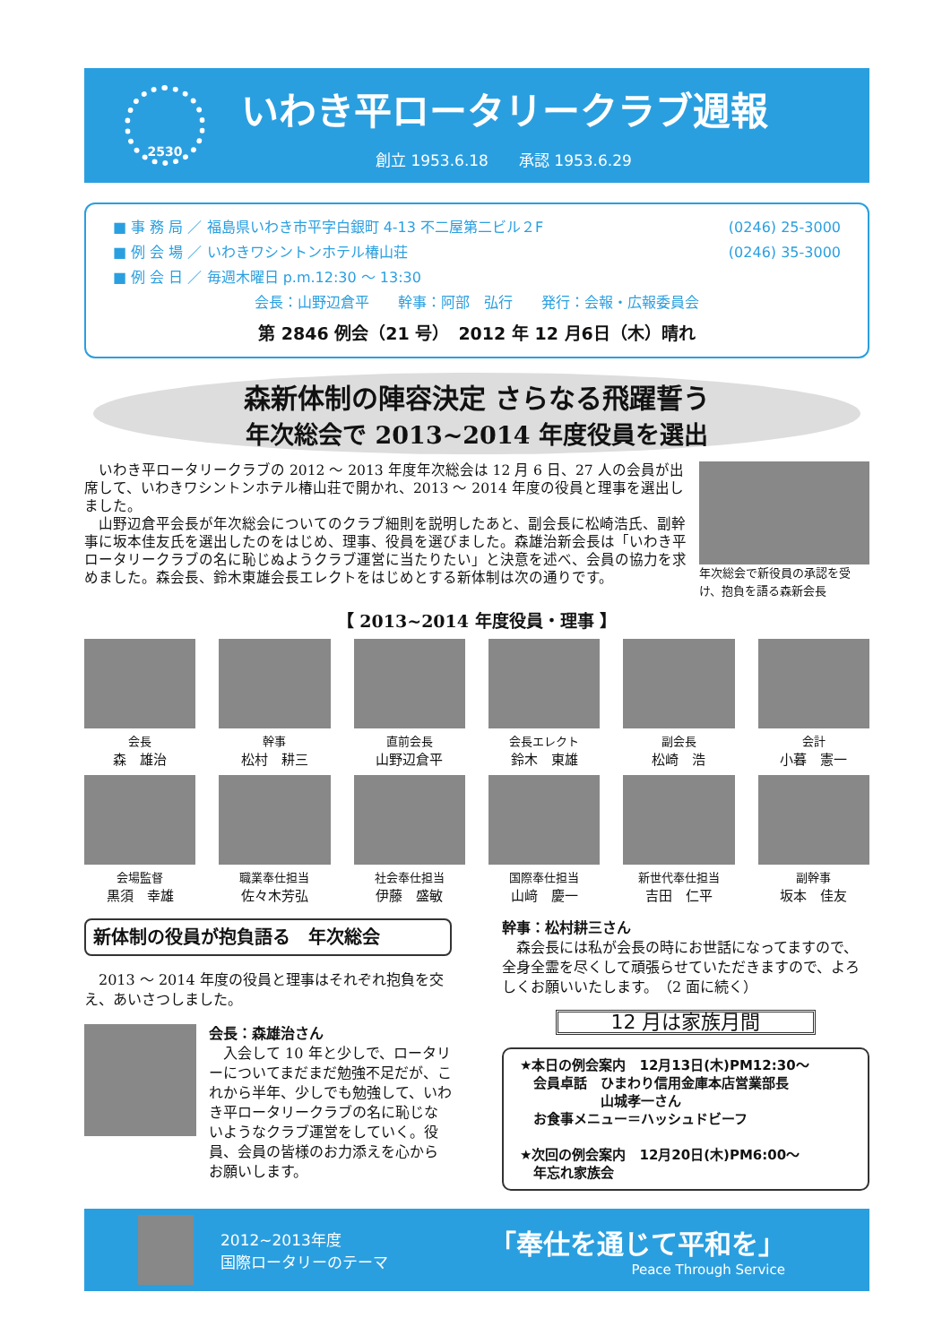2530
いわき平ロータリークラブ週報
創立 1953.6.18　　承認 1953.6.29
■ 事 務 局 ／ 福島県いわき市平字白銀町 4-13 不二屋第二ビル２F (0246) 25-3000
■ 例 会 場 ／ いわきワシントンホテル椿山荘 (0246) 35-3000
■ 例 会 日 ／ 毎週木曜日 p.m.12:30 ～ 13:30
会長：山野辺倉平　　幹事：阿部　弘行　　発行：会報・広報委員会
第 2846 例会（21 号）　2012 年 12 月6日（木）晴れ
森新体制の陣容決定 さらなる飛躍誓う
年次総会で 2013~2014 年度役員を選出
　いわき平ロータリークラブの 2012 ～ 2013 年度年次総会は 12 月 6 日、27 人の会員が出席して、いわきワシントンホテル椿山荘で開かれ、2013 ～ 2014 年度の役員と理事を選出しました。
　山野辺倉平会長が年次総会についてのクラブ細則を説明したあと、副会長に松崎浩氏、副幹事に坂本佳友氏を選出したのをはじめ、理事、役員を選びました。森雄治新会長は「いわき平ロータリークラブの名に恥じぬようクラブ運営に当たりたい」と決意を述べ、会員の協力を求めました。森会長、鈴木東雄会長エレクトをはじめとする新体制は次の通りです。
年次総会で新役員の承認を受け、抱負を語る森新会長
【 2013~2014 年度役員・理事 】
会長
森　雄治
幹事
松村　耕三
直前会長
山野辺倉平
会長エレクト
鈴木　東雄
副会長
松崎　浩
会計
小暮　憲一
会場監督
黒須　幸雄
職業奉仕担当
佐々木芳弘
社会奉仕担当
伊藤　盛敏
国際奉仕担当
山﨑　慶一
新世代奉仕担当
吉田　仁平
副幹事
坂本　佳友
新体制の役員が抱負語る　年次総会
　2013 ～ 2014 年度の役員と理事はそれぞれ抱負を交え、あいさつしました。
会長：森雄治さん
　入会して 10 年と少しで、ロータリーについてまだまだ勉強不足だが、これから半年、少しでも勉強して、いわき平ロータリークラブの名に恥じないようなクラブ運営をしていく。役員、会員の皆様のお力添えを心からお願いします。
幹事：松村耕三さん
　森会長には私が会長の時にお世話になってますので、全身全霊を尽くして頑張らせていただきますので、よろしくお願いいたします。　（2 面に続く）
12 月は家族月間
★本日の例会案内　12月13日(木)PM12:30～
　会員卓話　ひまわり信用金庫本店営業部長
　　　　　　山城孝一さん
　お食事メニュー＝ハッシュドビーフ
★次回の例会案内　12月20日(木)PM6:00～
　年忘れ家族会
2012~2013年度
国際ロータリーのテーマ
「奉仕を通じて平和を」
Peace Through Service